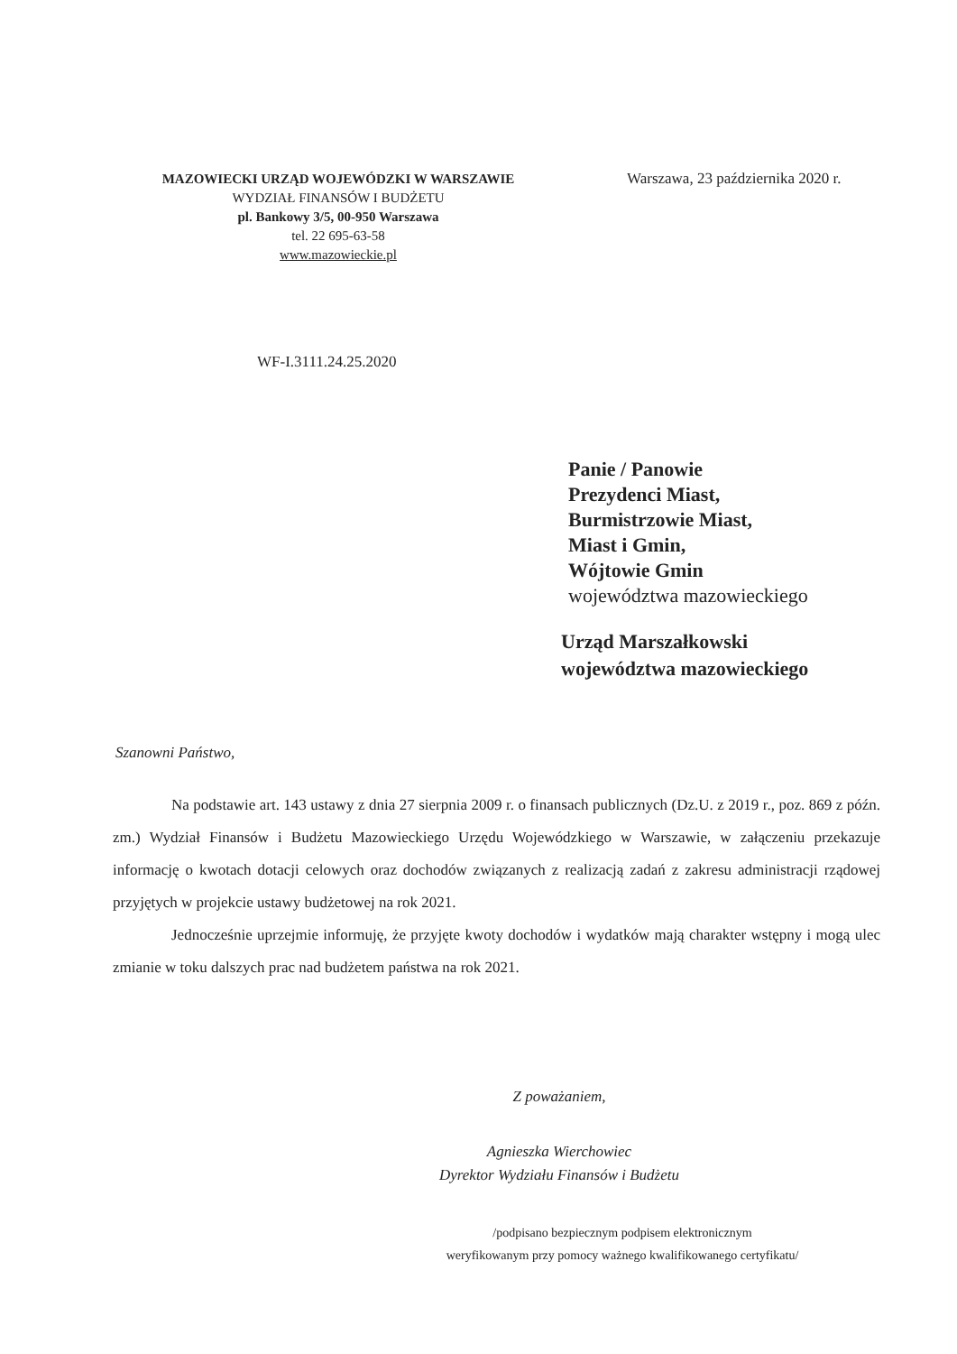MAZOWIECKI URZĄD WOJEWÓDZKI W WARSZAWIE
WYDZIAŁ FINANSÓW I BUDŻETU
pl. Bankowy 3/5, 00-950 Warszawa
tel. 22 695-63-58
www.mazowieckie.pl
Warszawa, 23 października 2020 r.
WF-I.3111.24.25.2020
Panie / Panowie
Prezydenci Miast,
Burmistrzowie Miast,
Miast i Gmin,
Wójtowie Gmin
województwa mazowieckiego
Urząd Marszałkowski
województwa mazowieckiego
Szanowni Państwo,
Na podstawie art. 143 ustawy z dnia 27 sierpnia 2009 r. o finansach publicznych (Dz.U. z 2019 r., poz. 869 z późn. zm.) Wydział Finansów i Budżetu Mazowieckiego Urzędu Wojewódzkiego w Warszawie, w załączeniu przekazuje informację o kwotach dotacji celowych oraz dochodów związanych z realizacją zadań z zakresu administracji rządowej przyjętych w projekcie ustawy budżetowej na rok 2021.
Jednocześnie uprzejmie informuję, że przyjęte kwoty dochodów i wydatków mają charakter wstępny i mogą ulec zmianie w toku dalszych prac nad budżetem państwa na rok 2021.
Z poważaniem,
Agnieszka Wierchowiec
Dyrektor Wydziału Finansów i Budżetu
/podpisano bezpiecznym podpisem elektronicznym
weryfikowanym przy pomocy ważnego kwalifikowanego certyfikatu/